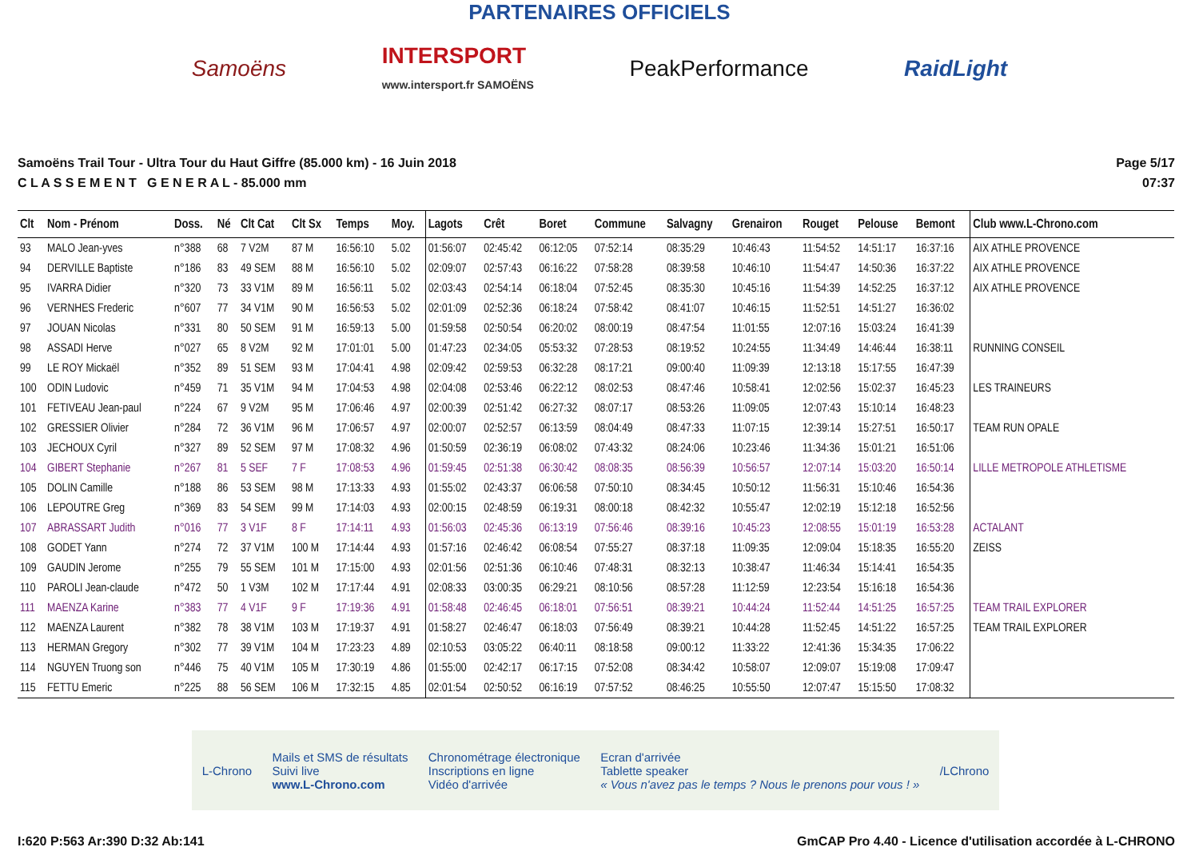PARTENAIRES OFFICIELS
Samoëns INTERSPORT
www.intersport.fr SAMOËNS PeakPerformance RaidLight
Samoëns Trail Tour - Ultra Tour du Haut Giffre (85.000 km) - 16 Juin 2018
C L A S S E M E N T G E N E R A L - 85.000 mm
Page 5/17
07:37
| Clt | Nom - Prénom | Doss. | Né | Clt Cat | Clt Sx | Temps | Moy. | Lagots | Crêt | Boret | Commune | Salvagny | Grenairon | Rouget | Pelouse | Bemont | Club www.L-Chrono.com |
| --- | --- | --- | --- | --- | --- | --- | --- | --- | --- | --- | --- | --- | --- | --- | --- | --- | --- |
| 93 | MALO Jean-yves | n°388 | 68 | 7 V2M | 87 M | 16:56:10 | 5.02 | 01:56:07 | 02:45:42 | 06:12:05 | 07:52:14 | 08:35:29 | 10:46:43 | 11:54:52 | 14:51:17 | 16:37:16 | AIX ATHLE PROVENCE |
| 94 | DERVILLE Baptiste | n°186 | 83 | 49 SEM | 88 M | 16:56:10 | 5.02 | 02:09:07 | 02:57:43 | 06:16:22 | 07:58:28 | 08:39:58 | 10:46:10 | 11:54:47 | 14:50:36 | 16:37:22 | AIX ATHLE PROVENCE |
| 95 | IVARRA Didier | n°320 | 73 | 33 V1M | 89 M | 16:56:11 | 5.02 | 02:03:43 | 02:54:14 | 06:18:04 | 07:52:45 | 08:35:30 | 10:45:16 | 11:54:39 | 14:52:25 | 16:37:12 | AIX ATHLE PROVENCE |
| 96 | VERNHES Frederic | n°607 | 77 | 34 V1M | 90 M | 16:56:53 | 5.02 | 02:01:09 | 02:52:36 | 06:18:24 | 07:58:42 | 08:41:07 | 10:46:15 | 11:52:51 | 14:51:27 | 16:36:02 | |
| 97 | JOUAN Nicolas | n°331 | 80 | 50 SEM | 91 M | 16:59:13 | 5.00 | 01:59:58 | 02:50:54 | 06:20:02 | 08:00:19 | 08:47:54 | 11:01:55 | 12:07:16 | 15:03:24 | 16:41:39 | |
| 98 | ASSADI Herve | n°027 | 65 | 8 V2M | 92 M | 17:01:01 | 5.00 | 01:47:23 | 02:34:05 | 05:53:32 | 07:28:53 | 08:19:52 | 10:24:55 | 11:34:49 | 14:46:44 | 16:38:11 | RUNNING CONSEIL |
| 99 | LE ROY Mickaël | n°352 | 89 | 51 SEM | 93 M | 17:04:41 | 4.98 | 02:09:42 | 02:59:53 | 06:32:28 | 08:17:21 | 09:00:40 | 11:09:39 | 12:13:18 | 15:17:55 | 16:47:39 | |
| 100 | ODIN Ludovic | n°459 | 71 | 35 V1M | 94 M | 17:04:53 | 4.98 | 02:04:08 | 02:53:46 | 06:22:12 | 08:02:53 | 08:47:46 | 10:58:41 | 12:02:56 | 15:02:37 | 16:45:23 | LES TRAINEURS |
| 101 | FETIVEAU Jean-paul | n°224 | 67 | 9 V2M | 95 M | 17:06:46 | 4.97 | 02:00:39 | 02:51:42 | 06:27:32 | 08:07:17 | 08:53:26 | 11:09:05 | 12:07:43 | 15:10:14 | 16:48:23 | |
| 102 | GRESSIER Olivier | n°284 | 72 | 36 V1M | 96 M | 17:06:57 | 4.97 | 02:00:07 | 02:52:57 | 06:13:59 | 08:04:49 | 08:47:33 | 11:07:15 | 12:39:14 | 15:27:51 | 16:50:17 | TEAM RUN OPALE |
| 103 | JECHOUX Cyril | n°327 | 89 | 52 SEM | 97 M | 17:08:32 | 4.96 | 01:50:59 | 02:36:19 | 06:08:02 | 07:43:32 | 08:24:06 | 10:23:46 | 11:34:36 | 15:01:21 | 16:51:06 | |
| 104 | GIBERT Stephanie | n°267 | 81 | 5 SEF | 7 F | 17:08:53 | 4.96 | 01:59:45 | 02:51:38 | 06:30:42 | 08:08:35 | 08:56:39 | 10:56:57 | 12:07:14 | 15:03:20 | 16:50:14 | LILLE METROPOLE ATHLETISME |
| 105 | DOLIN Camille | n°188 | 86 | 53 SEM | 98 M | 17:13:33 | 4.93 | 01:55:02 | 02:43:37 | 06:06:58 | 07:50:10 | 08:34:45 | 10:50:12 | 11:56:31 | 15:10:46 | 16:54:36 | |
| 106 | LEPOUTRE Greg | n°369 | 83 | 54 SEM | 99 M | 17:14:03 | 4.93 | 02:00:15 | 02:48:59 | 06:19:31 | 08:00:18 | 08:42:32 | 10:55:47 | 12:02:19 | 15:12:18 | 16:52:56 | |
| 107 | ABRASSART Judith | n°016 | 77 | 3 V1F | 8 F | 17:14:11 | 4.93 | 01:56:03 | 02:45:36 | 06:13:19 | 07:56:46 | 08:39:16 | 10:45:23 | 12:08:55 | 15:01:19 | 16:53:28 | ACTALANT |
| 108 | GODET Yann | n°274 | 72 | 37 V1M | 100 M | 17:14:44 | 4.93 | 01:57:16 | 02:46:42 | 06:08:54 | 07:55:27 | 08:37:18 | 11:09:35 | 12:09:04 | 15:18:35 | 16:55:20 | ZEISS |
| 109 | GAUDIN Jerome | n°255 | 79 | 55 SEM | 101 M | 17:15:00 | 4.93 | 02:01:56 | 02:51:36 | 06:10:46 | 07:48:31 | 08:32:13 | 10:38:47 | 11:46:34 | 15:14:41 | 16:54:35 | |
| 110 | PAROLI Jean-claude | n°472 | 50 | 1 V3M | 102 M | 17:17:44 | 4.91 | 02:08:33 | 03:00:35 | 06:29:21 | 08:10:56 | 08:57:28 | 11:12:59 | 12:23:54 | 15:16:18 | 16:54:36 | |
| 111 | MAENZA Karine | n°383 | 77 | 4 V1F | 9 F | 17:19:36 | 4.91 | 01:58:48 | 02:46:45 | 06:18:01 | 07:56:51 | 08:39:21 | 10:44:24 | 11:52:44 | 14:51:25 | 16:57:25 | TEAM TRAIL EXPLORER |
| 112 | MAENZA Laurent | n°382 | 78 | 38 V1M | 103 M | 17:19:37 | 4.91 | 01:58:27 | 02:46:47 | 06:18:03 | 07:56:49 | 08:39:21 | 10:44:28 | 11:52:45 | 14:51:22 | 16:57:25 | TEAM TRAIL EXPLORER |
| 113 | HERMAN Gregory | n°302 | 77 | 39 V1M | 104 M | 17:23:23 | 4.89 | 02:10:53 | 03:05:22 | 06:40:11 | 08:18:58 | 09:00:12 | 11:33:22 | 12:41:36 | 15:34:35 | 17:06:22 | |
| 114 | NGUYEN Truong son | n°446 | 75 | 40 V1M | 105 M | 17:30:19 | 4.86 | 01:55:00 | 02:42:17 | 06:17:15 | 07:52:08 | 08:34:42 | 10:58:07 | 12:09:07 | 15:19:08 | 17:09:47 | |
| 115 | FETTU Emeric | n°225 | 88 | 56 SEM | 106 M | 17:32:15 | 4.85 | 02:01:54 | 02:50:52 | 06:16:19 | 07:57:52 | 08:46:25 | 10:55:50 | 12:07:47 | 15:15:50 | 17:08:32 | |
L-Chrono Mails et SMS de résultats
Suivi live
www.L-Chrono.com Chronométrage électronique
Inscriptions en ligne
Vidéo d'arrivée Ecran d'arrivée
Tablette speaker
« Vous n'avez pas le temps ? Nous le prenons pour vous ! » /LChrono
I:620 P:563 Ar:390 D:32 Ab:141 GmCAP Pro 4.40 - Licence d'utilisation accordée à L-CHRONO